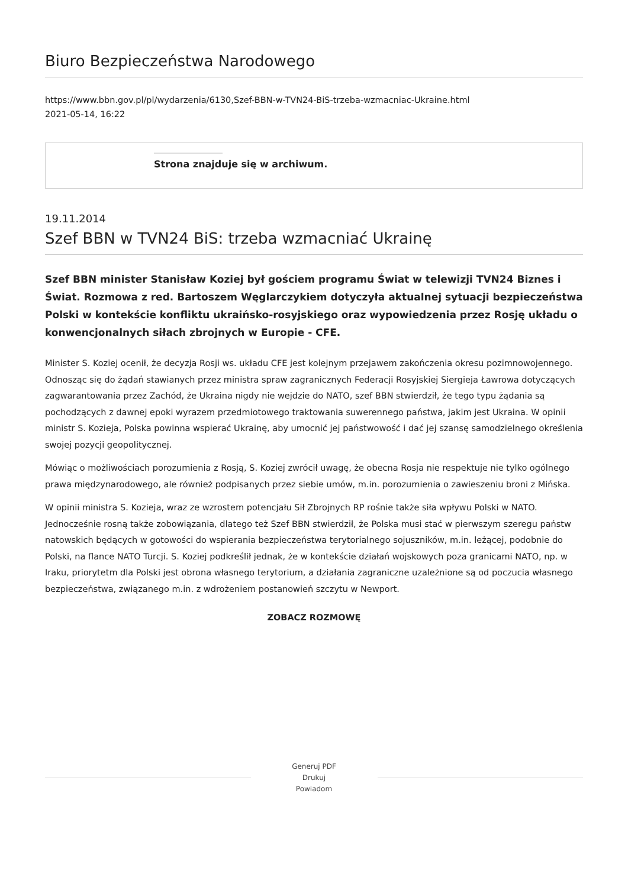Biuro Bezpieczeństwa Narodowego
https://www.bbn.gov.pl/pl/wydarzenia/6130,Szef-BBN-w-TVN24-BiS-trzeba-wzmacniac-Ukraine.html
2021-05-14, 16:22
Strona znajduje się w archiwum.
19.11.2014
Szef BBN w TVN24 BiS: trzeba wzmacniać Ukrainę
Szef BBN minister Stanisław Koziej był gościem programu Świat w telewizji TVN24 Biznes i Świat. Rozmowa z red. Bartoszem Węglarczykiem dotyczyła aktualnej sytuacji bezpieczeństwa Polski w kontekście konfliktu ukraińsko-rosyjskiego oraz wypowiedzenia przez Rosję układu o konwencjonalnych siłach zbrojnych w Europie - CFE.
Minister S. Koziej ocenił, że decyzja Rosji ws. układu CFE jest kolejnym przejawem zakończenia okresu pozimnowojennego. Odnosząc się do żądań stawianych przez ministra spraw zagranicznych Federacji Rosyjskiej Siergieja Ławrowa dotyczących zagwarantowania przez Zachód, że Ukraina nigdy nie wejdzie do NATO, szef BBN stwierdził, że tego typu żądania są pochodzących z dawnej epoki wyrazem przedmiotowego traktowania suwerennego państwa, jakim jest Ukraina. W opinii ministr S. Kozieja, Polska powinna wspierać Ukrainę, aby umocnić jej państwowość i dać jej szansę samodzielnego określenia swojej pozycji geopolitycznej.
Mówiąc o możliwościach porozumienia z Rosją, S. Koziej zwrócił uwagę, że obecna Rosja nie respektuje nie tylko ogólnego prawa międzynarodowego, ale również podpisanych przez siebie umów, m.in. porozumienia o zawieszeniu broni z Mińska.
W opinii ministra S. Kozieja, wraz ze wzrostem potencjału Sił Zbrojnych RP rośnie także siła wpływu Polski w NATO. Jednocześnie rosną także zobowiązania, dlatego też Szef BBN stwierdził, że Polska musi stać w pierwszym szeregu państw natowskich będących w gotowości do wspierania bezpieczeństwa terytorialnego sojuszników, m.in. leżącej, podobnie do Polski, na flance NATO Turcji. S. Koziej podkreślił jednak, że w kontekście działań wojskowych poza granicami NATO, np. w Iraku, priorytetm dla Polski jest obrona własnego terytorium, a działania zagraniczne uzależnione są od poczucia własnego bezpieczeństwa, związanego m.in. z wdrożeniem postanowień szczytu w Newport.
ZOBACZ ROZMOWĘ
Generuj PDF
Drukuj
Powiadom